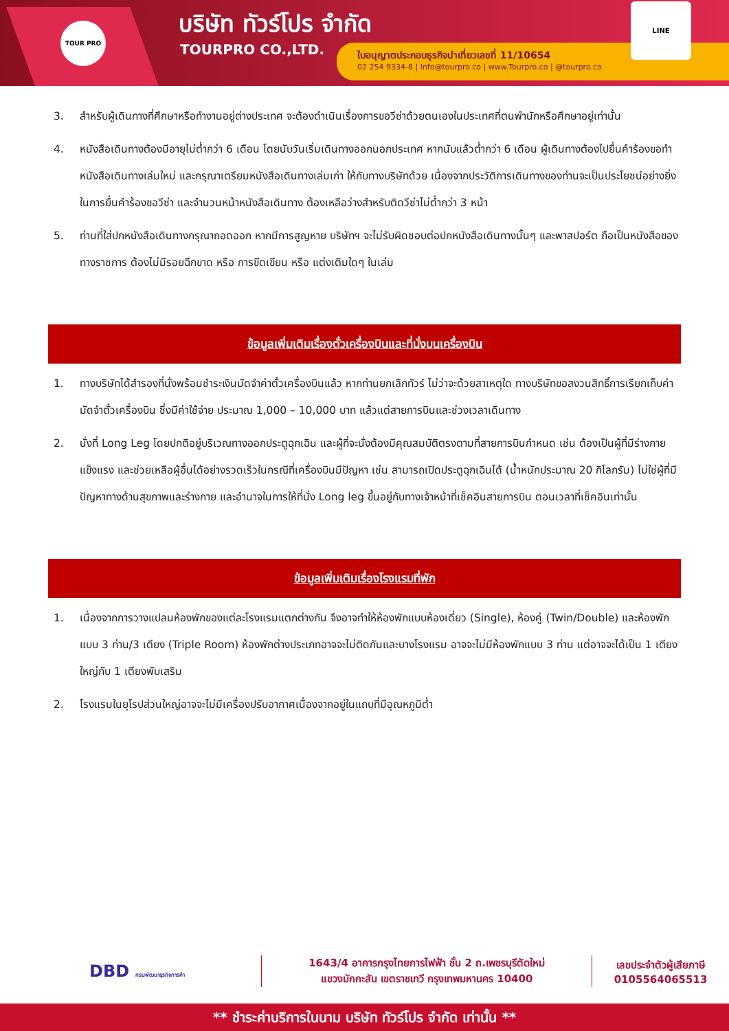TOUR PRO บริษัท ทัวร์โปร จำกัด
TOURPRO CO.,LTD.
ใบอนุญาตประกอบธุรกิจนำเที่ยวเลขที่ 11/10654
02 254 9334-8 | Info@tourpro.co | www.Tourpro.co | @tourpro.co
LINE
3. สำหรับผู้เดินทางที่ศึกษาหรือทำงานอยู่ต่างประเทศ จะต้องดำเนินเรื่องการขอวีซ่าด้วยตนเองในประเทศที่ตนพำนักหรือศึกษาอยู่เท่านั้น
4. หนังสือเดินทางต้องมีอายุไม่ต่ำกว่า 6 เดือน โดยนับวันเริ่มเดินทางออกนอกประเทศ หากนับแล้วต่ำกว่า 6 เดือน ผู้เดินทางต้องไปยื่นคำร้องขอทำหนังสือเดินทางเล่มใหม่ และกรุณาเตรียมหนังสือเดินทางเล่มเก่า ให้กับทางบริษัทด้วย เนื่องจากประวัติการเดินทางของท่านจะเป็นประโยชน์อย่างยิ่งในการยื่นคำร้องขอวีซ่า และจำนวนหน้าหนังสือเดินทาง ต้องเหลือว่างสำหรับติดวีซ่าไม่ต่ำกว่า 3 หน้า
5. ท่านที่ใส่ปกหนังสือเดินทางกรุณาถอดออก หากมีการสูญหาย บริษัทฯ จะไม่รับผิดชอบต่อปกหนังสือเดินทางนั้นๆ และพาสปอร์ต ถือเป็นหนังสือของทางราชการ ต้องไม่มีรอยฉีกขาด หรือ การขีดเขียน หรือ แต่งเติมใดๆ ในเล่ม
ข้อมูลเพิ่มเติมเรื่องตั๋วเครื่องบินและที่นั่งบนเครื่องบิน
1. ทางบริษัทได้สำรองที่นั่งพร้อมชำระเงินมัดจำค่าตั๋วเครื่องบินแล้ว หากท่านยกเลิกทัวร์ ไม่ว่าจะด้วยสาเหตุใด ทางบริษัทขอสงวนสิทธิ์การเรียกเก็บค่ามัดจำตั๋วเครื่องบิน ซึ่งมีค่าใช้จ่าย ประมาณ 1,000 – 10,000 บาท แล้วแต่สายการบินและช่วงเวลาเดินทาง
2. นั่งที่ Long Leg โดยปกติอยู่บริเวณทางออกประตูฉุกเฉิน และผู้ที่จะนั่งต้องมีคุณสมบัติตรงตามที่สายการบินกำหนด เช่น ต้องเป็นผู้ที่มีร่างกายแข็งแรง และช่วยเหลือผู้อื่นได้อย่างรวดเร็วในกรณีที่เครื่องบินมีปัญหา เช่น สามารถเปิดประตูฉุกเฉินได้ (น้ำหนักประมาณ 20 กิโลกรัม) ไม่ใช่ผู้ที่มีปัญหาทางด้านสุขภาพและร่างกาย และอำนาจในการให้ที่นั่ง Long leg ขึ้นอยู่กับทางเจ้าหน้าที่เช็คอินสายการบิน ตอนเวลาที่เช็คอินเท่านั้น
ข้อมูลเพิ่มเติมเรื่องโรงแรมที่พัก
1. เนื่องจากการวางแปลนห้องพักของแต่ละโรงแรมแตกต่างกัน จึงอาจทำให้ห้องพักแบบห้องเดี่ยว (Single), ห้องคู่ (Twin/Double) และห้องพักแบบ 3 ท่าน/3 เตียง (Triple Room) ห้องพักต่างประเภทอาจจะไม่ติดกันและบางโรงแรม อาจจะไม่มีห้องพักแบบ 3 ท่าน แต่อาจจะได้เป็น 1 เตียงใหญ่กับ 1 เตียงพับเสริม
2. โรงแรมในยุโรปส่วนใหญ่อาจจะไม่มีเครื่องปรับอากาศเนื่องจากอยู่ในแถบที่มีอุณหภูมิต่ำ
DBD กรมพัฒนาธุรกิจการค้า
1643/4 อาคารกรุงไทยการไฟฟ้า ชั้น 2 ถ.เพชรบุรีตัดใหม่
แขวงมักกะสัน เขตราชเทวี กรุงเทพมหานคร 10400
เลขประจำตัวผู้เสียภาษี
0105564065513
** ชำระค่าบริการในนาม บริษัท ทัวร์โปร จำกัด เท่านั้น **